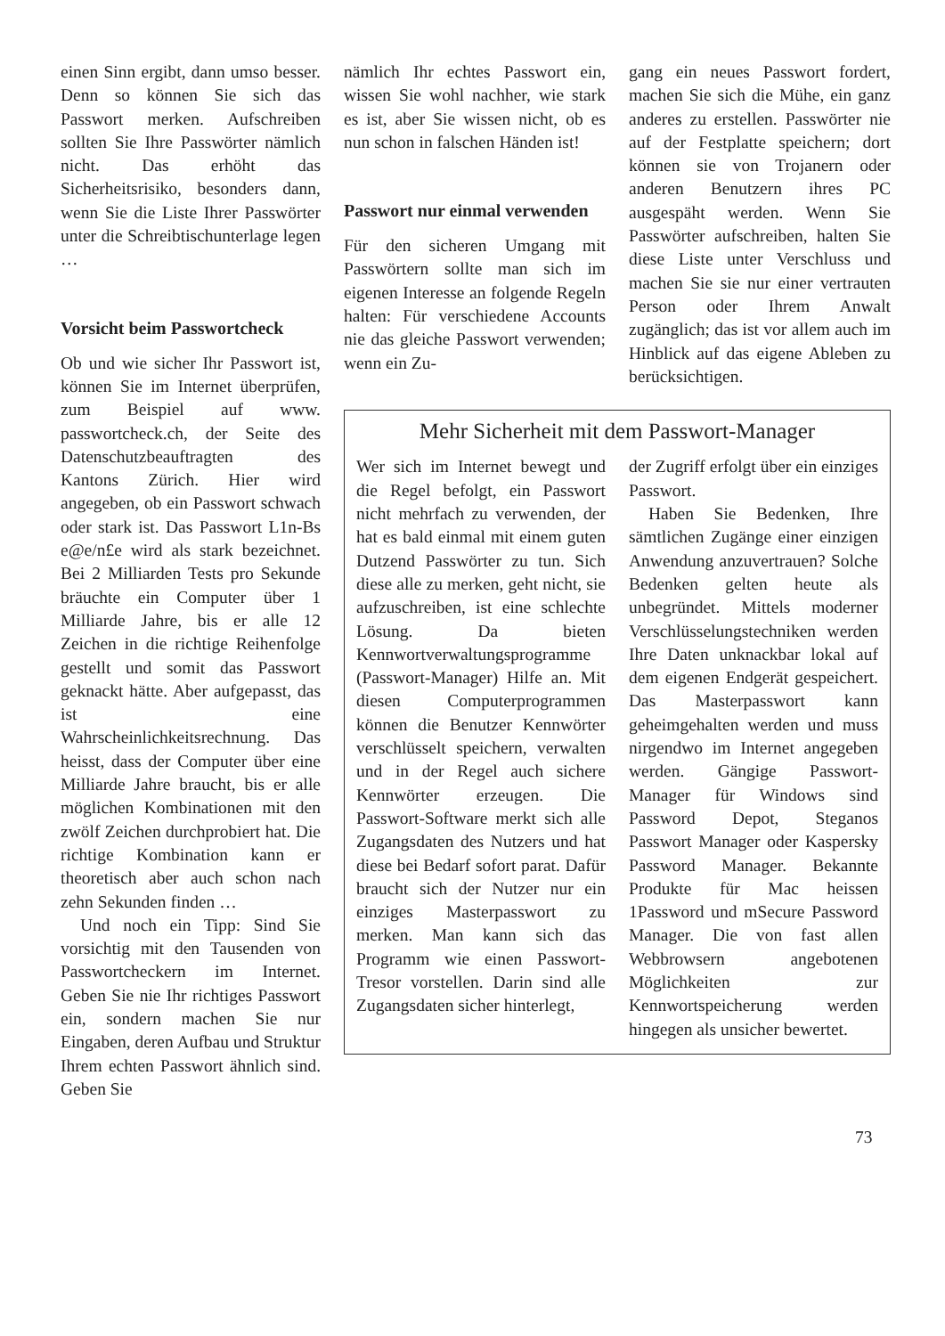einen Sinn ergibt, dann umso besser. Denn so können Sie sich das Passwort merken. Aufschreiben sollten Sie Ihre Passwörter nämlich nicht. Das erhöht das Sicherheitsrisiko, besonders dann, wenn Sie die Liste Ihrer Passwörter unter die Schreibtischunterlage legen …
Vorsicht beim Passwortcheck
Ob und wie sicher Ihr Passwort ist, können Sie im Internet überprüfen, zum Beispiel auf www. passwortcheck.ch, der Seite des Datenschutzbeauftragten des Kantons Zürich. Hier wird angegeben, ob ein Passwort schwach oder stark ist. Das Passwort L1n-Bs e@e/n£e wird als stark bezeichnet. Bei 2 Milliarden Tests pro Sekunde bräuchte ein Computer über 1 Milliarde Jahre, bis er alle 12 Zeichen in die richtige Reihenfolge gestellt und somit das Passwort geknackt hätte. Aber aufgepasst, das ist eine Wahrscheinlichkeitsrechnung. Das heisst, dass der Computer über eine Milliarde Jahre braucht, bis er alle möglichen Kombinationen mit den zwölf Zeichen durchprobiert hat. Die richtige Kombination kann er theoretisch aber auch schon nach zehn Sekunden finden …
Und noch ein Tipp: Sind Sie vorsichtig mit den Tausenden von Passwortcheckern im Internet. Geben Sie nie Ihr richtiges Passwort ein, sondern machen Sie nur Eingaben, deren Aufbau und Struktur Ihrem echten Passwort ähnlich sind. Geben Sie
nämlich Ihr echtes Passwort ein, wissen Sie wohl nachher, wie stark es ist, aber Sie wissen nicht, ob es nun schon in falschen Händen ist!
Passwort nur einmal verwenden
Für den sicheren Umgang mit Passwörtern sollte man sich im eigenen Interesse an folgende Regeln halten: Für verschiedene Accounts nie das gleiche Passwort verwenden; wenn ein Zu-
gang ein neues Passwort fordert, machen Sie sich die Mühe, ein ganz anderes zu erstellen. Passwörter nie auf der Festplatte speichern; dort können sie von Trojanern oder anderen Benutzern ihres PC ausgespäht werden. Wenn Sie Passwörter aufschreiben, halten Sie diese Liste unter Verschluss und machen Sie sie nur einer vertrauten Person oder Ihrem Anwalt zugänglich; das ist vor allem auch im Hinblick auf das eigene Ableben zu berücksichtigen.
Mehr Sicherheit mit dem Passwort-Manager
Wer sich im Internet bewegt und die Regel befolgt, ein Passwort nicht mehrfach zu verwenden, der hat es bald einmal mit einem guten Dutzend Passwörter zu tun. Sich diese alle zu merken, geht nicht, sie aufzuschreiben, ist eine schlechte Lösung. Da bieten Kennwortverwaltungsprogramme (Passwort-Manager) Hilfe an. Mit diesen Computerprogrammen können die Benutzer Kennwörter verschlüsselt speichern, verwalten und in der Regel auch sichere Kennwörter erzeugen. Die Passwort-Software merkt sich alle Zugangsdaten des Nutzers und hat diese bei Bedarf sofort parat. Dafür braucht sich der Nutzer nur ein einziges Masterpasswort zu merken. Man kann sich das Programm wie einen Passwort-Tresor vorstellen. Darin sind alle Zugangsdaten sicher hinterlegt,
der Zugriff erfolgt über ein einziges Passwort.
Haben Sie Bedenken, Ihre sämtlichen Zugänge einer einzigen Anwendung anzuvertrauen? Solche Bedenken gelten heute als unbegründet. Mittels moderner Verschlüsselungstechniken werden Ihre Daten unknackbar lokal auf dem eigenen Endgerät gespeichert. Das Masterpasswort kann geheimgehalten werden und muss nirgendwo im Internet angegeben werden. Gängige Passwort-Manager für Windows sind Password Depot, Steganos Passwort Manager oder Kaspersky Password Manager. Bekannte Produkte für Mac heissen 1Password und mSecure Password Manager. Die von fast allen Webbrowsern angebotenen Möglichkeiten zur Kennwortspeicherung werden hingegen als unsicher bewertet.
73